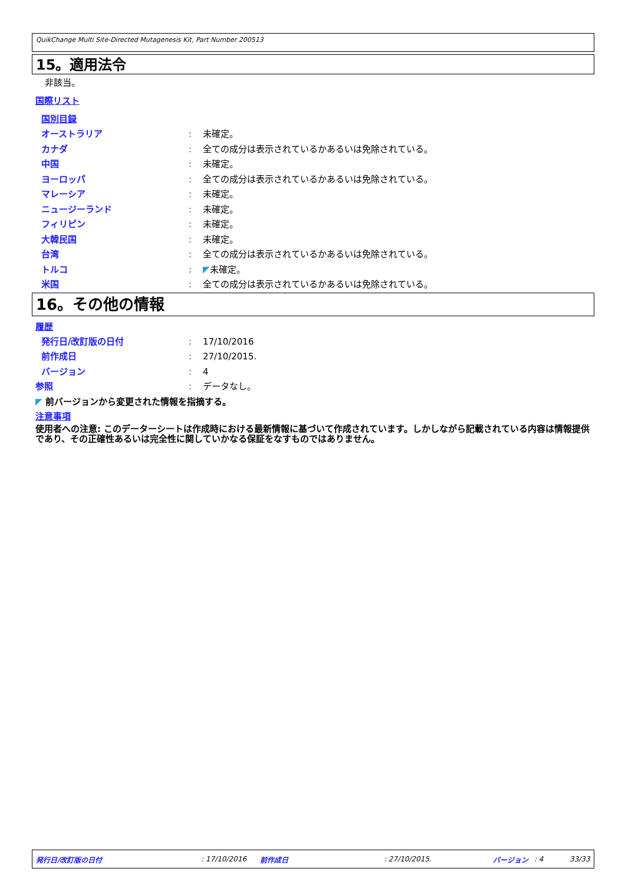QuikChange Multi Site-Directed Mutagenesis Kit, Part Number 200513
15。適用法令
非該当。
国際リスト
国別目録
オーストラリア : 未確定。
カナダ : 全ての成分は表示されているかあるいは免除されている。
中国 : 未確定。
ヨーロッパ : 全ての成分は表示されているかあるいは免除されている。
マレーシア : 未確定。
ニュージーランド : 未確定。
フィリピン : 未確定。
大韓民国 : 未確定。
台湾 : 全ての成分は表示されているかあるいは免除されている。
トルコ : ◤未確定。
米国 : 全ての成分は表示されているかあるいは免除されている。
16。その他の情報
履歴
発行日/改訂版の日付 : 17/10/2016
前作成日 : 27/10/2015.
バージョン : 4
参照 : データなし。
◤ 前バージョンから変更された情報を指摘する。
注意事項
使用者への注意: このデーターシートは作成時における最新情報に基づいて作成されています。しかしながら記載されている内容は情報提供であり、その正確性あるいは完全性に関していかなる保証をなすものではありません。
発行日/改訂版の日付 : 17/10/2016 前作成日 : 27/10/2015. バージョン : 4 33/33